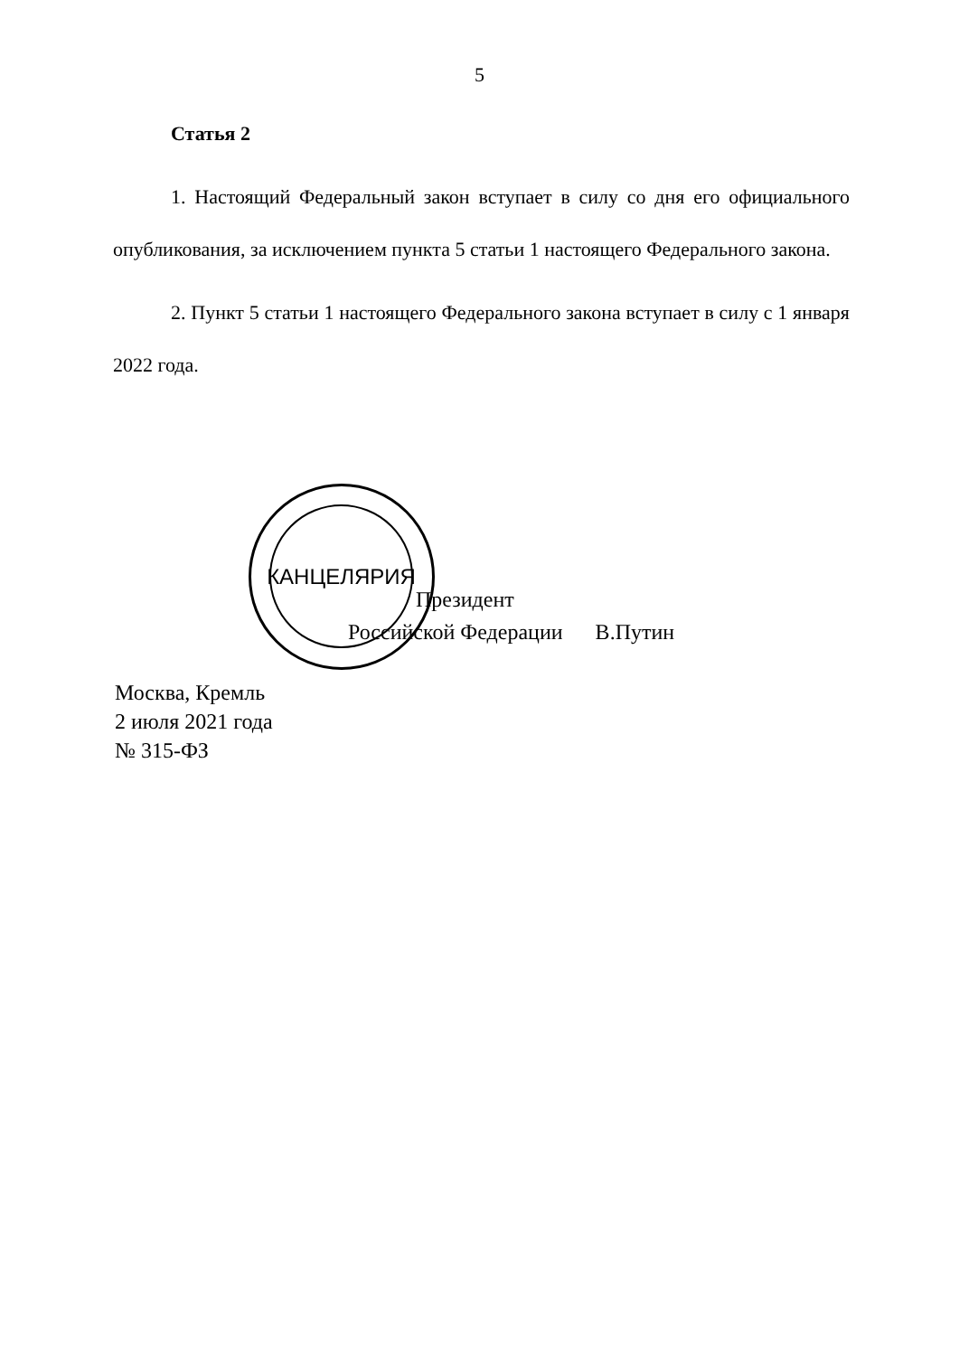5
КАНЦЕЛЯРИЯ
Статья 2
1. Настоящий Федеральный закон вступает в силу со дня его официального опубликования, за исключением пункта 5 статьи 1 настоящего Федерального закона.
2. Пункт 5 статьи 1 настоящего Федерального закона вступает в силу с 1 января 2022 года.
Президент
Российской Федерации В.Путин
Москва, Кремль
2 июля 2021 года
№ 315-ФЗ